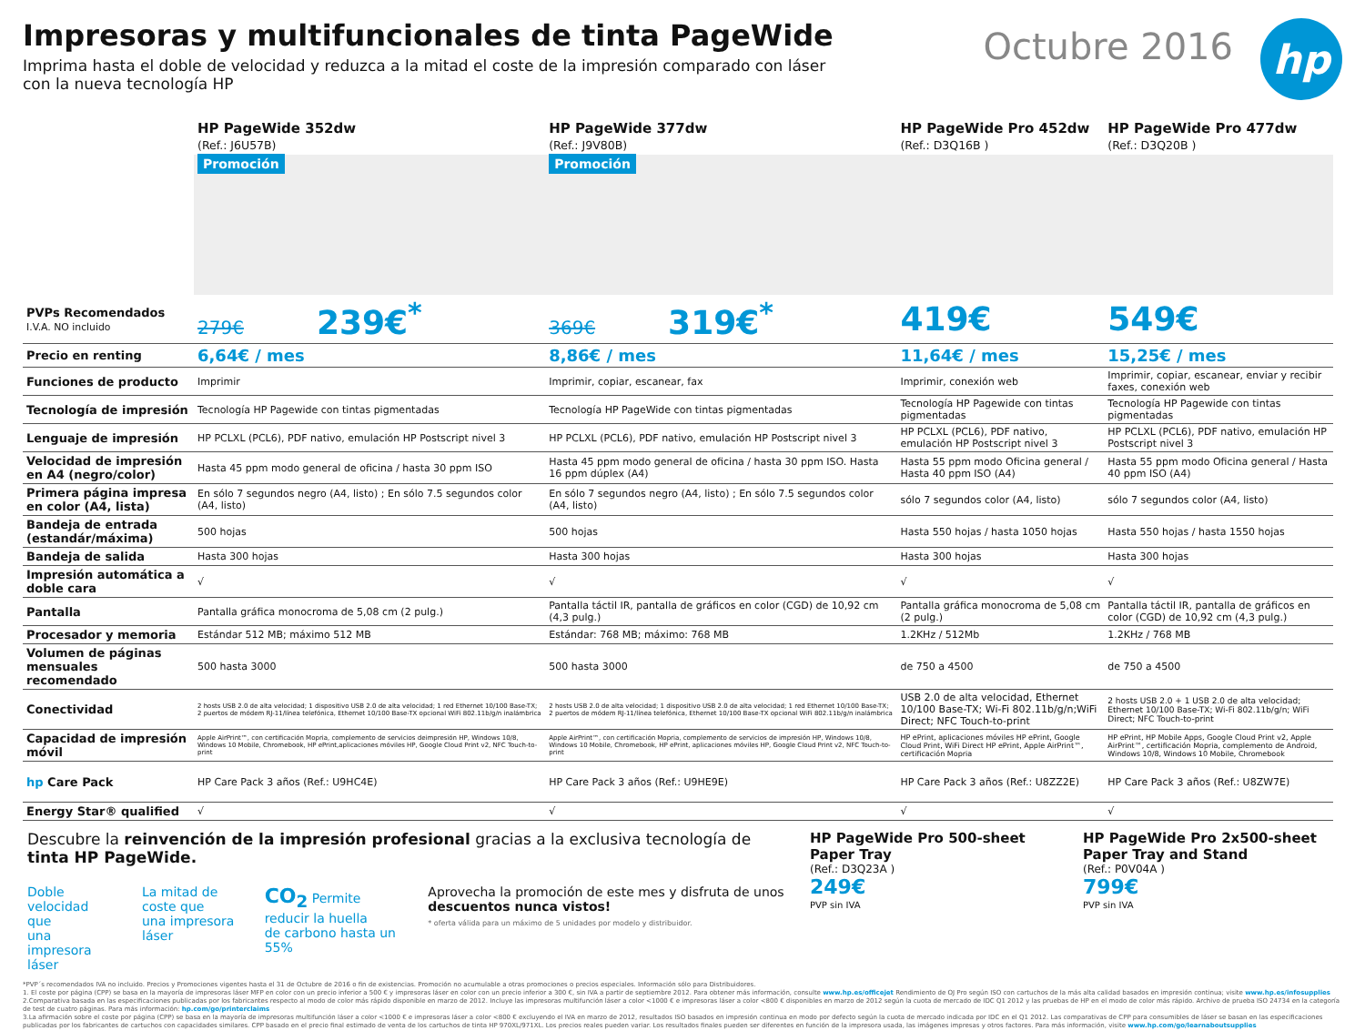Impresoras y multifuncionales de tinta PageWide
Imprima hasta el doble de velocidad y reduzca a la mitad el coste de la impresión comparado con láser
con la nueva tecnología HP
Octubre 2016
hp
| | HP PageWide 352dw (Ref.: J6U57B) | HP PageWide 377dw (Ref.: J9V80B) | HP PageWide Pro 452dw (Ref.: D3Q16B ) | HP PageWide Pro 477dw (Ref.: D3Q20B ) |
| | Promoción | Promoción | | |
| PVPs Recomendados I.V.A. NO incluido | 279€ 239€<sup>*</sup> | 369€ 319€<sup>*</sup> | 419€ | 549€ |
| Precio en renting | 6,64€ / mes | 8,86€ / mes | 11,64€ / mes | 15,25€ / mes |
| Funciones de producto | Imprimir | Imprimir, copiar, escanear, fax | Imprimir, conexión web | Imprimir, copiar, escanear, enviar y recibir faxes, conexión web |
| Tecnología de impresión | Tecnología HP Pagewide con tintas pigmentadas | Tecnología HP PageWide con tintas pigmentadas | Tecnología HP Pagewide con tintas pigmentadas | Tecnología HP Pagewide con tintas pigmentadas |
| Lenguaje de impresión | HP PCLXL (PCL6), PDF nativo, emulación HP Postscript nivel 3 | HP PCLXL (PCL6), PDF nativo, emulación HP Postscript nivel 3 | HP PCLXL (PCL6), PDF nativo, emulación HP Postscript nivel 3 | HP PCLXL (PCL6), PDF nativo, emulación HP Postscript nivel 3 |
| Velocidad de impresión en A4 (negro/color) | Hasta 45 ppm modo general de oficina / hasta 30 ppm ISO | Hasta 45 ppm modo general de oficina / hasta 30 ppm ISO. Hasta 16 ppm dúplex (A4) | Hasta 55 ppm modo Oficina general / Hasta 40 ppm ISO (A4) | Hasta 55 ppm modo Oficina general / Hasta 40 ppm ISO (A4) |
| Primera página impresa en color (A4, lista) | En sólo 7 segundos negro (A4, listo) ; En sólo 7.5 segundos color (A4, listo) | En sólo 7 segundos negro (A4, listo) ; En sólo 7.5 segundos color (A4, listo) | sólo 7 segundos color (A4, listo) | sólo 7 segundos color (A4, listo) |
| Bandeja de entrada (estandár/máxima) | 500 hojas | 500 hojas | Hasta 550 hojas / hasta 1050 hojas | Hasta 550 hojas / hasta 1550 hojas |
| Bandeja de salida | Hasta 300 hojas | Hasta 300 hojas | Hasta 300 hojas | Hasta 300 hojas |
| Impresión automática a doble cara | √ | √ | √ | √ |
| Pantalla | Pantalla gráfica monocroma de 5,08 cm (2 pulg.) | Pantalla táctil IR, pantalla de gráficos en color (CGD) de 10,92 cm (4,3 pulg.) | Pantalla gráfica monocroma de 5,08 cm (2 pulg.) | Pantalla táctil IR, pantalla de gráficos en color (CGD) de 10,92 cm (4,3 pulg.) |
| Procesador y memoria | Estándar 512 MB; máximo 512 MB | Estándar: 768 MB; máximo: 768 MB | 1.2KHz / 512Mb | 1.2KHz / 768 MB |
| Volumen de páginas mensuales recomendado | 500 hasta 3000 | 500 hasta 3000 | de 750 a 4500 | de 750 a 4500 |
| Conectividad | 2 hosts USB 2.0 de alta velocidad; 1 dispositivo USB 2.0 de alta velocidad; 1 red Ethernet 10/100 Base-TX; 2 puertos de módem RJ-11/línea telefónica, Ethernet 10/100 Base-TX opcional WiFi 802.11b/g/n inalámbrica | 2 hosts USB 2.0 de alta velocidad; 1 dispositivo USB 2.0 de alta velocidad; 1 red Ethernet 10/100 Base-TX; 2 puertos de módem RJ-11/línea telefónica, Ethernet 10/100 Base-TX opcional WiFi 802.11b/g/n inalámbrica | USB 2.0 de alta velocidad, Ethernet 10/100 Base-TX; Wi-Fi 802.11b/g/n;WiFi Direct; NFC Touch-to-print | 2 hosts USB 2.0 + 1 USB 2.0 de alta velocidad; Ethernet 10/100 Base-TX; Wi-Fi 802.11b/g/n; WiFi Direct; NFC Touch-to-print |
| Capacidad de impresión móvil | Apple AirPrint™, con certificación Mopria, complemento de servicios deimpresión HP, Windows 10/8, Windows 10 Mobile, Chromebook, HP ePrint,aplicaciones móviles HP, Google Cloud Print v2, NFC Touch-to-print | Apple AirPrint™, con certificación Mopria, complemento de servicios de impresión HP, Windows 10/8, Windows 10 Mobile, Chromebook, HP ePrint, aplicaciones móviles HP, Google Cloud Print v2, NFC Touch-to-print | HP ePrint, aplicaciones móviles HP ePrint, Google Cloud Print, WiFi Direct HP ePrint, Apple AirPrint™, certificación Mopria | HP ePrint, HP Mobile Apps, Google Cloud Print v2, Apple AirPrint™, certificación Mopria, complemento de Android, Windows 10/8, Windows 10 Mobile, Chromebook |
| hp Care Pack | HP Care Pack 3 años (Ref.: U9HC4E) | HP Care Pack 3 años (Ref.: U9HE9E) | HP Care Pack 3 años (Ref.: U8ZZ2E) | HP Care Pack 3 años (Ref.: U8ZW7E) |
| Energy Star® qualified | √ | √ | √ | √ |
Descubre la reinvención de la impresión profesional gracias a la exclusiva tecnología de tinta HP PageWide.
Doble velocidad que
una impresora láser
La mitad de coste que
una impresora láser
CO<sub>2</sub> Permite reducir la huella
de carbono hasta un 55%
Aprovecha la promoción de este mes y disfruta de unos descuentos nunca vistos!
* oferta válida para un máximo de 5 unidades por modelo y distribuidor.
HP PageWide Pro 500-sheet Paper Tray
(Ref.: D3Q23A )
249€
PVP sin IVA
HP PageWide Pro 2x500-sheet Paper Tray and Stand
(Ref.: P0V04A )
799€
PVP sin IVA
*PVP´s recomendados IVA no incluido. Precios y Promociones vigentes hasta el 31 de Octubre de 2016 o fin de existencias. Promoción no acumulable a otras promociones o precios especiales. Información sólo para Distribuidores.
1. El coste por página (CPP) se basa en la mayoría de impresoras láser MFP en color con un precio inferior a 500 € y impresoras láser en color con un precio inferior a 300 €, sin IVA a partir de septiembre 2012. Para obtener más información, consulte www.hp.es/officejet Rendimiento de OJ Pro según ISO con cartuchos de la más alta calidad basados en impresión continua; visite www.hp.es/infosupplies
2.Comparativa basada en las especificaciones publicadas por los fabricantes respecto al modo de color más rápido disponible en marzo de 2012. Incluye las impresoras multifunción láser a color <1000 € e impresoras láser a color <800 € disponibles en marzo de 2012 según la cuota de mercado de IDC Q1 2012 y las pruebas de HP en el modo de color más rápido. Archivo de prueba ISO 24734 en la categoría de test de cuatro páginas. Para más información: hp.com/go/printerclaims
3.La afirmación sobre el coste por página (CPP) se basa en la mayoría de impresoras multifunción láser a color <1000 € e impresoras láser a color <800 € excluyendo el IVA en marzo de 2012, resultados ISO basados en impresión continua en modo por defecto según la cuota de mercado indicada por IDC en el Q1 2012. Las comparativas de CPP para consumibles de láser se basan en las especificaciones publicadas por los fabricantes de cartuchos con capacidades similares. CPP basado en el precio final estimado de venta de los cartuchos de tinta HP 970XL/971XL. Los precios reales pueden variar. Los resultados finales pueden ser diferentes en función de la impresora usada, las imágenes impresas y otros factores. Para más información, visite www.hp.com/go/learnaboutsupplies